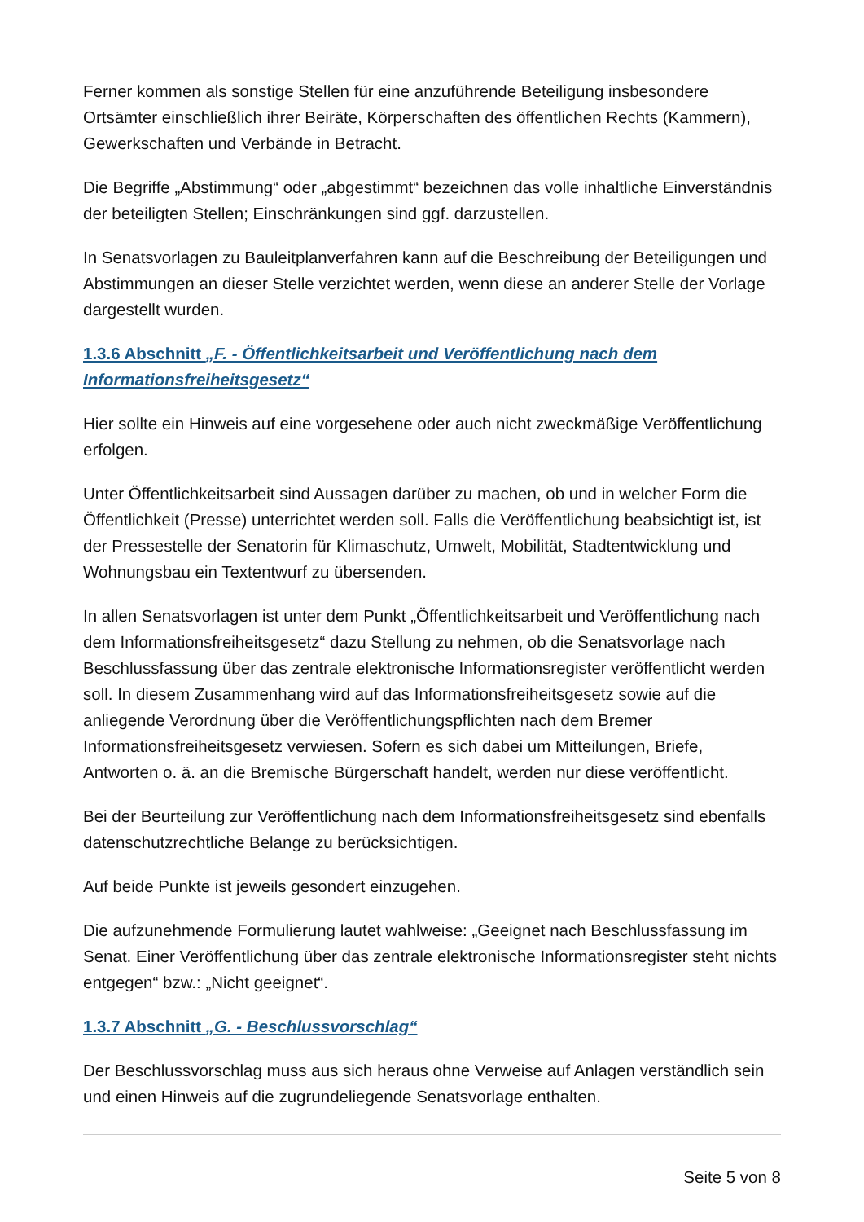Ferner kommen als sonstige Stellen für eine anzuführende Beteiligung insbesondere Ortsämter einschließlich ihrer Beiräte, Körperschaften des öffentlichen Rechts (Kammern), Gewerkschaften und Verbände in Betracht.
Die Begriffe „Abstimmung“ oder „abgestimmt“ bezeichnen das volle inhaltliche Einverständnis der beteiligten Stellen; Einschränkungen sind ggf. darzustellen.
In Senatsvorlagen zu Bauleitplanverfahren kann auf die Beschreibung der Beteiligungen und Abstimmungen an dieser Stelle verzichtet werden, wenn diese an anderer Stelle der Vorlage dargestellt wurden.
1.3.6 Abschnitt „F. - Öffentlichkeitsarbeit und Veröffentlichung nach dem Informationsfreiheitsgesetz“
Hier sollte ein Hinweis auf eine vorgesehene oder auch nicht zweckmäßige Veröffentlichung erfolgen.
Unter Öffentlichkeitsarbeit sind Aussagen darüber zu machen, ob und in welcher Form die Öffentlichkeit (Presse) unterrichtet werden soll. Falls die Veröffentlichung beabsichtigt ist, ist der Pressestelle der Senatorin für Klimaschutz, Umwelt, Mobilität, Stadtentwicklung und Wohnungsbau ein Textentwurf zu übersenden.
In allen Senatsvorlagen ist unter dem Punkt „Öffentlichkeitsarbeit und Veröffentlichung nach dem Informationsfreiheitsgesetz“ dazu Stellung zu nehmen, ob die Senatsvorlage nach Beschlussfassung über das zentrale elektronische Informationsregister veröffentlicht werden soll. In diesem Zusammenhang wird auf das Informationsfreiheitsgesetz sowie auf die anliegende Verordnung über die Veröffentlichungspflichten nach dem Bremer Informationsfreiheitsgesetz verwiesen. Sofern es sich dabei um Mitteilungen, Briefe, Antworten o. ä. an die Bremische Bürgerschaft handelt, werden nur diese veröffentlicht.
Bei der Beurteilung zur Veröffentlichung nach dem Informationsfreiheitsgesetz sind ebenfalls datenschutzrechtliche Belange zu berücksichtigen.
Auf beide Punkte ist jeweils gesondert einzugehen.
Die aufzunehmende Formulierung lautet wahlweise: „Geeignet nach Beschlussfassung im Senat. Einer Veröffentlichung über das zentrale elektronische Informationsregister steht nichts entgegen“ bzw.: „Nicht geeignet“.
1.3.7 Abschnitt „G. - Beschlussvorschlag“
Der Beschlussvorschlag muss aus sich heraus ohne Verweise auf Anlagen verständlich sein und einen Hinweis auf die zugrundeliegende Senatsvorlage enthalten.
Seite 5 von 8